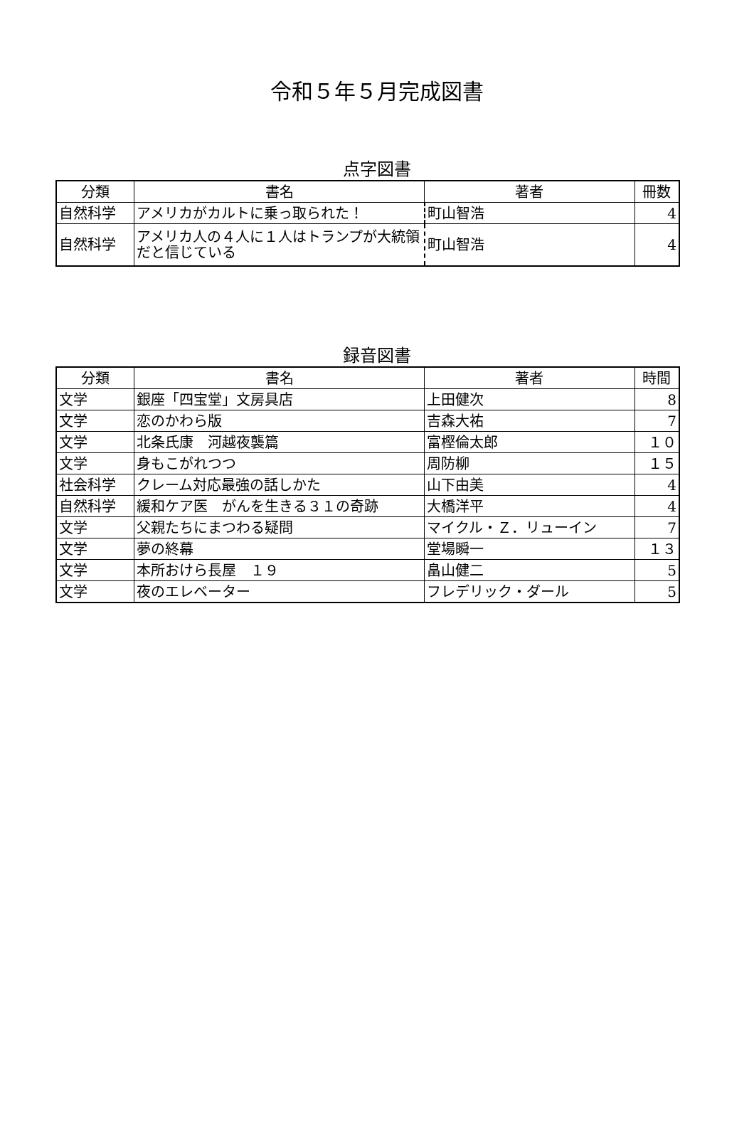令和５年５月完成図書
点字図書
| 分類 | 書名 | 著者 | 冊数 |
| --- | --- | --- | --- |
| 自然科学 | アメリカがカルトに乗っ取られた！ | 町山智浩 | 4 |
| 自然科学 | アメリカ人の４人に１人はトランプが大統領だと信じている | 町山智浩 | 4 |
録音図書
| 分類 | 書名 | 著者 | 時間 |
| --- | --- | --- | --- |
| 文学 | 銀座「四宝堂」文房具店 | 上田健次 | 8 |
| 文学 | 恋のかわら版 | 吉森大祐 | 7 |
| 文学 | 北条氏康 河越夜襲篇 | 富樫倫太郎 | １０ |
| 文学 | 身もこがれつつ | 周防柳 | １５ |
| 社会科学 | クレーム対応最強の話しかた | 山下由美 | 4 |
| 自然科学 | 緩和ケア医 がんを生きる３１の奇跡 | 大橋洋平 | 4 |
| 文学 | 父親たちにまつわる疑問 | マイクル・Ｚ．リューイン | 7 |
| 文学 | 夢の終幕 | 堂場瞬一 | １３ |
| 文学 | 本所おけら長屋 １９ | 畠山健二 | 5 |
| 文学 | 夜のエレベーター | フレデリック・ダール | 5 |